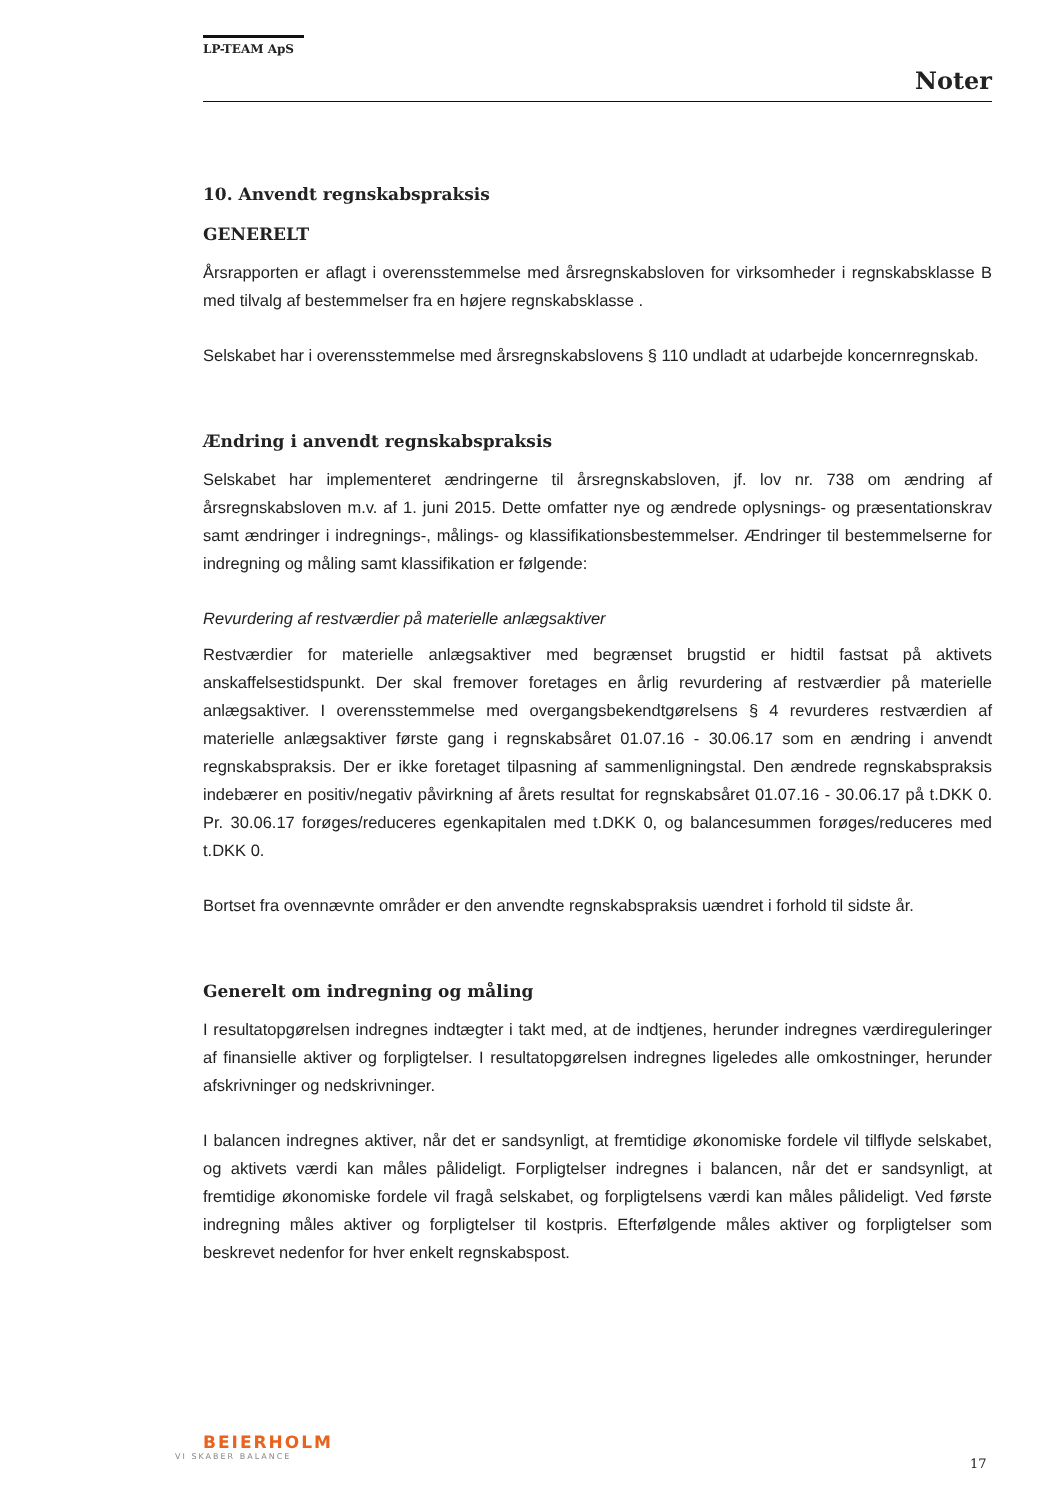LP-TEAM ApS
Noter
10. Anvendt regnskabspraksis
GENERELT
Årsrapporten er aflagt i overensstemmelse med årsregnskabsloven for virksomheder i regnskabsklasse B med tilvalg af bestemmelser fra en højere regnskabsklasse .
Selskabet har i overensstemmelse med årsregnskabslovens § 110 undladt at udarbejde koncernregnskab.
Ændring i anvendt regnskabspraksis
Selskabet har implementeret ændringerne til årsregnskabsloven, jf. lov nr. 738 om ændring af årsregnskabsloven m.v. af 1. juni 2015. Dette omfatter nye og ændrede oplysnings- og præsentationskrav samt ændringer i indregnings-, målings- og klassifikationsbestemmelser. Ændringer til bestemmelserne for indregning og måling samt klassifikation er følgende:
Revurdering af restværdier på materielle anlægsaktiver
Restværdier for materielle anlægsaktiver med begrænset brugstid er hidtil fastsat på aktivets anskaffelsestidspunkt. Der skal fremover foretages en årlig revurdering af restværdier på materielle anlægsaktiver. I overensstemmelse med overgangsbekendtgørelsens § 4 revurderes restværdien af materielle anlægsaktiver første gang i regnskabsåret 01.07.16 - 30.06.17 som en ændring i anvendt regnskabspraksis. Der er ikke foretaget tilpasning af sammenligningstal. Den ændrede regnskabspraksis indebærer en positiv/negativ påvirkning af årets resultat for regnskabsåret 01.07.16 - 30.06.17 på t.DKK 0. Pr. 30.06.17 forøges/reduceres egenkapitalen med t.DKK 0, og balancesummen forøges/reduceres med t.DKK 0.
Bortset fra ovennævnte områder er den anvendte regnskabspraksis uændret i forhold til sidste år.
Generelt om indregning og måling
I resultatopgørelsen indregnes indtægter i takt med, at de indtjenes, herunder indregnes værdireguleringer af finansielle aktiver og forpligtelser. I resultatopgørelsen indregnes ligeledes alle omkostninger, herunder afskrivninger og nedskrivninger.
I balancen indregnes aktiver, når det er sandsynligt, at fremtidige økonomiske fordele vil tilflyde selskabet, og aktivets værdi kan måles pålideligt. Forpligtelser indregnes i balancen, når det er sandsynligt, at fremtidige økonomiske fordele vil fragå selskabet, og forpligtelsens værdi kan måles pålideligt. Ved første indregning måles aktiver og forpligtelser til kostpris. Efterfølgende måles aktiver og forpligtelser som beskrevet nedenfor for hver enkelt regnskabspost.
BEIERHOLM
VI SKABER BALANCE
17